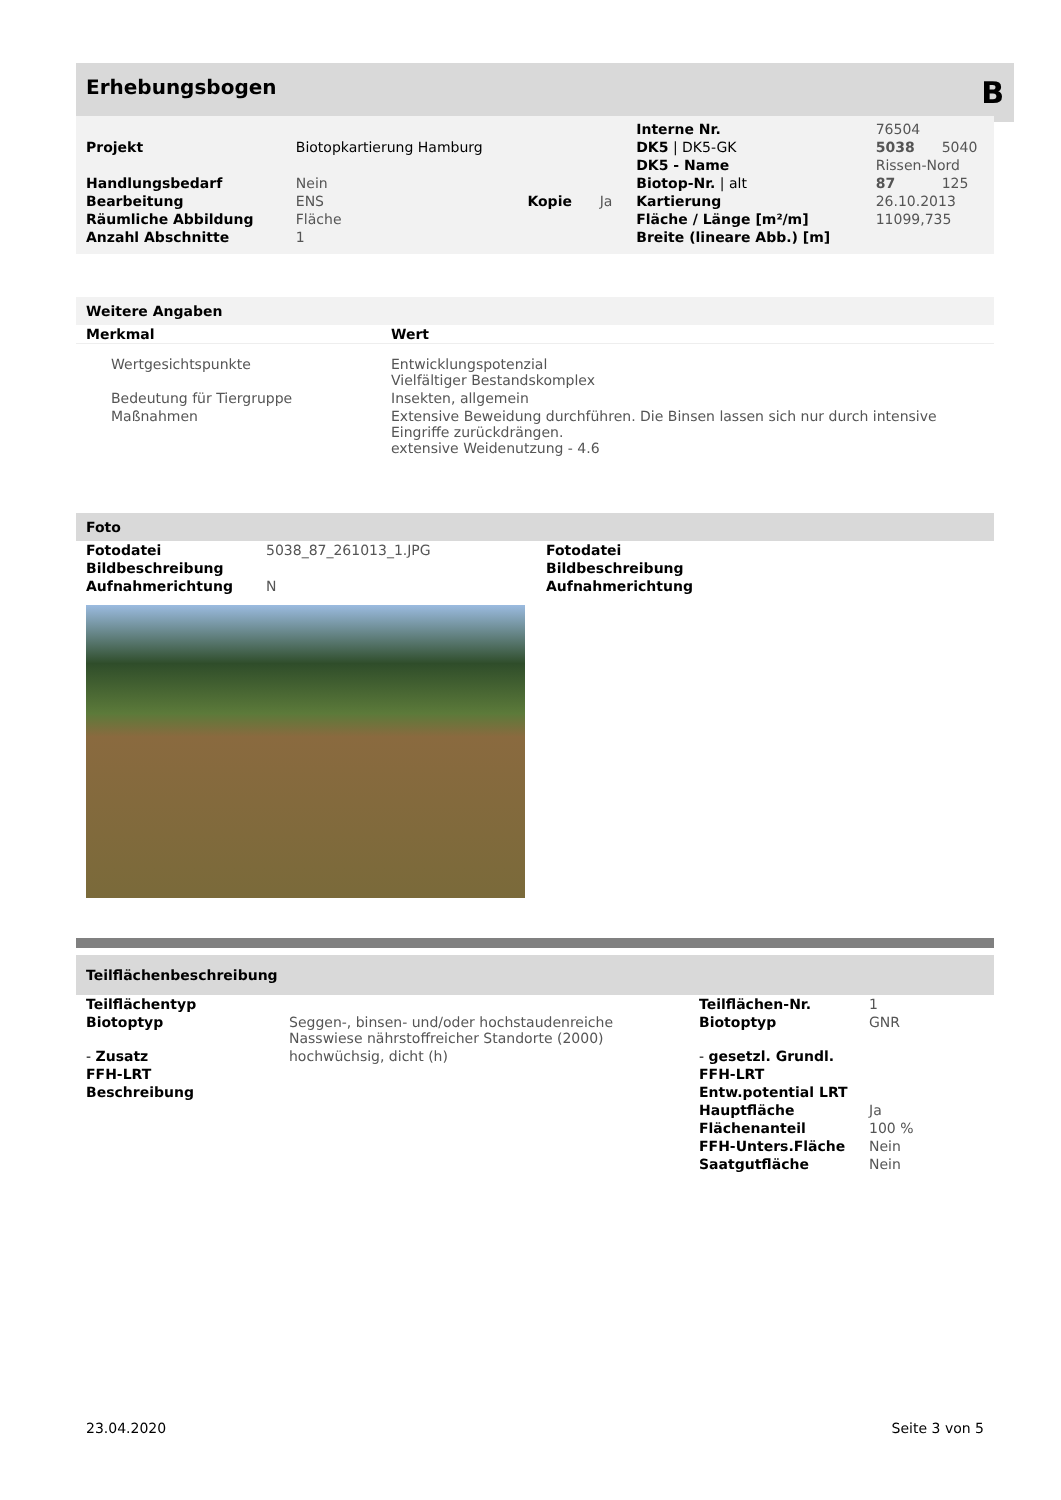Erhebungsbogen B
| | | | | Interne Nr. | 76504 | |
| Projekt | Biotopkartierung Hamburg | | | DK5 / DK5-GK | 5038 | 5040 |
| | | | | DK5 - Name | Rissen-Nord | |
| Handlungsbedarf | Nein | | | Biotop-Nr. / alt | 87 | 125 |
| Bearbeitung | ENS | Kopie | Ja | Kartierung | 26.10.2013 | |
| Räumliche Abbildung | Fläche | | | Fläche / Länge [m²/m] | 11099,735 | |
| Anzahl Abschnitte | 1 | | | Breite (lineare Abb.) [m] | | |
Weitere Angaben
| Merkmal | Wert |
| --- | --- |
| Wertgesichtspunkte | Entwicklungspotenzial Vielfältiger Bestandskomplex |
| Bedeutung für Tiergruppe | Insekten, allgemein |
| Maßnahmen | Extensive Beweidung durchführen. Die Binsen lassen sich nur durch intensive Eingriffe zurückdrängen. extensive Weidenutzung - 4.6 |
Foto
| Fotodatei | 5038_87_261013_1.JPG | Fotodatei |
| Bildbeschreibung | | Bildbeschreibung |
| Aufnahmerichtung | N | Aufnahmerichtung |
Teilflächenbeschreibung
| Teilflächentyp | | Teilflächen-Nr. | 1 |
| Biotoptyp | Seggen-, binsen- und/oder hochstaudenreiche Nasswiese nährstoffreicher Standorte (2000) | Biotoptyp | GNR |
| - Zusatz | hochwüchsig, dicht (h) | - gesetzl. Grundl. | |
| FFH-LRT | | FFH-LRT | |
| Beschreibung | | Entw.potential LRT | |
| | | Hauptfläche | Ja |
| | | Flächenanteil | 100 % |
| | | FFH-Unters.Fläche | Nein |
| | | Saatgutfläche | Nein |
23.04.2020 Seite 3 von 5